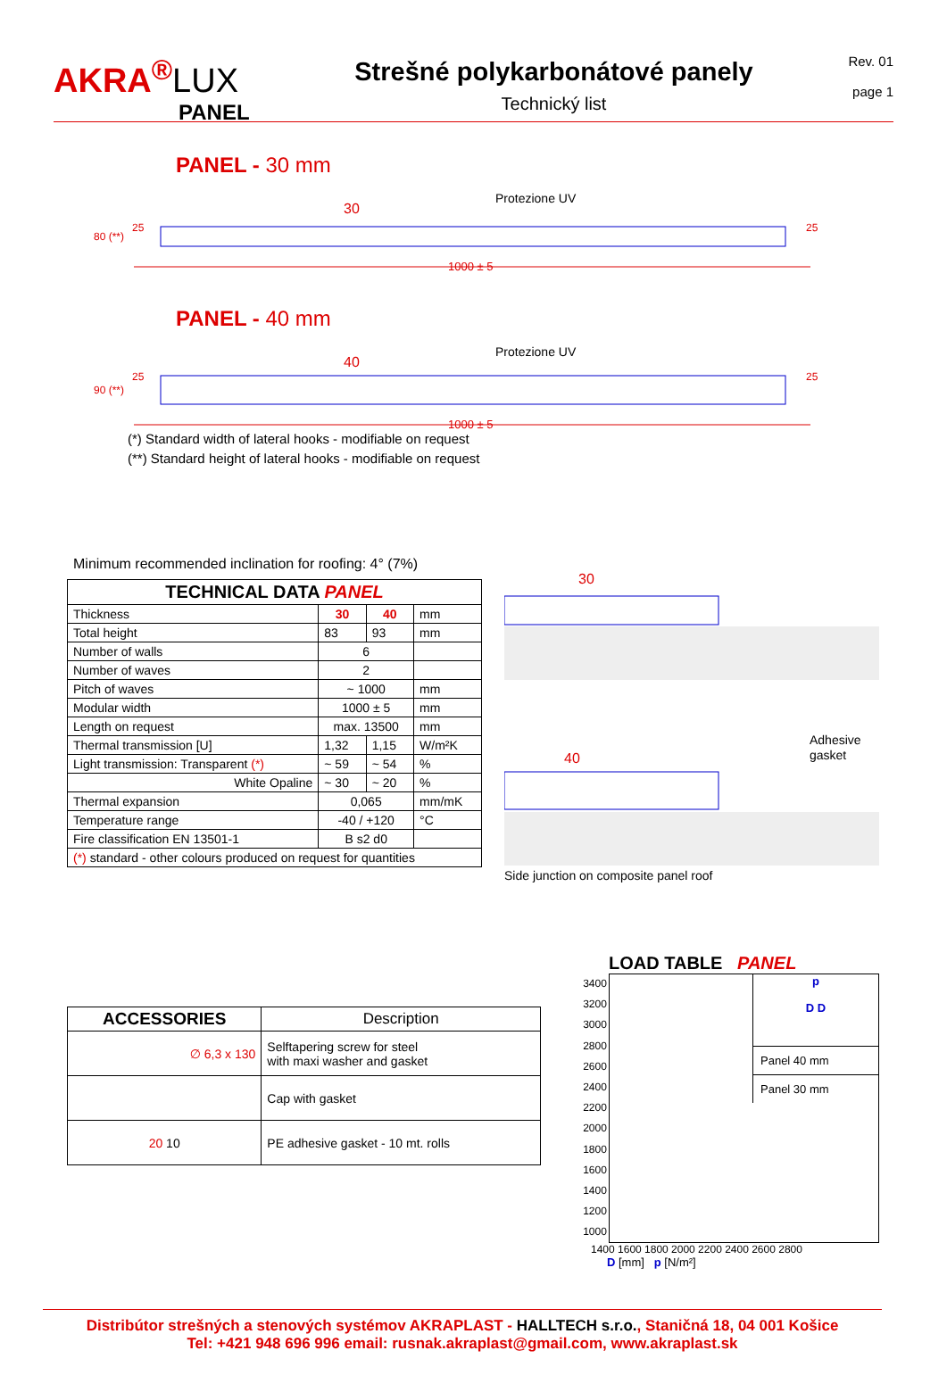AKRA<sup>®</sup>LUX
PANEL
Strešné polykarbonátové panely
Technický list
Rev. 01
page 1
PANEL - 30 mm
30
Protezione UV
80 (**)
25
25
1000 ± 5
PANEL - 40 mm
40
Protezione UV
90 (**)
25
25
1000 ± 5
(*) Standard width of lateral hooks - modifiable on request
(**) Standard height of lateral hooks - modifiable on request
Minimum recommended inclination for roofing: 4° (7%)
| TECHNICAL DATA PANEL | | | |
| --- | --- | --- | --- |
| Thickness | 30 | 40 | mm |
| Total height | 83 | 93 | mm |
| Number of walls | 6 | | |
| Number of waves | 2 | | |
| Pitch of waves | ~ 1000 | | mm |
| Modular width | 1000 ± 5 | | mm |
| Length on request | max. 13500 | | mm |
| Thermal transmission [U] | 1,32 | 1,15 | W/m²K |
| Light transmission: Transparent (*) | ~ 59 | ~ 54 | % |
| White Opaline | ~ 30 | ~ 20 | % |
| Thermal expansion | 0,065 | | mm/mK |
| Temperature range | -40 / +120 | | °C |
| Fire classification EN 13501-1 | B s2 d0 | | |
| (*) standard - other colours produced on request for quantities | | | |
30
40
Adhesive
gasket
Side junction on composite panel roof
| ACCESSORIES | Description |
| --- | --- |
| ∅ 6,3 x 130 | Selftapering screw for steel with maxi washer and gasket |
| | Cap with gasket |
| 20 10 | PE adhesive gasket - 10 mt. rolls |
LOAD TABLE PANEL
3400
3200
3000
2800
2600
2400
2200
2000
1800
1600
1400
1200
1000
p
D D
Panel 40 mm
Panel 30 mm
1400 1600 1800 2000 2200 2400 2600 2800
D [mm] p [N/m²]
Distribútor strešných a stenových systémov AKRAPLAST - HALLTECH s.r.o., Staničná 18, 04 001 Košice
Tel: +421 948 696 996 email: rusnak.akraplast@gmail.com, www.akraplast.sk